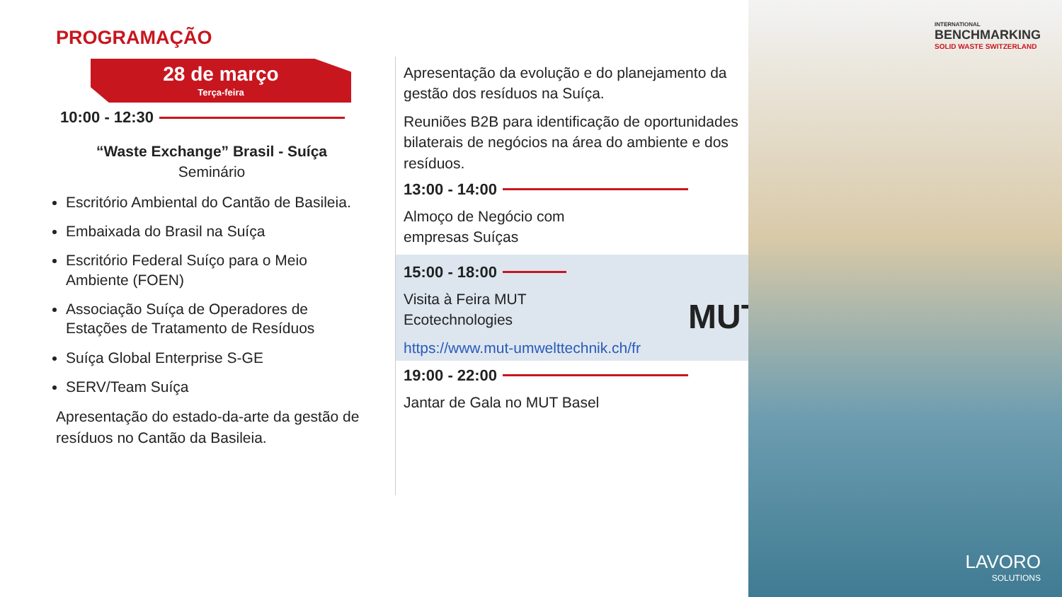PROGRAMAÇÃO
28 de março
Terça-feira
10:00 - 12:30
“Waste Exchange” Brasil - Suíça
Seminário
Escritório Ambiental do Cantão de Basileia.
Embaixada do Brasil na Suíça
Escritório Federal Suíço para o Meio Ambiente (FOEN)
Associação Suíça de Operadores de Estações de Tratamento de Resíduos
Suíça Global Enterprise S-GE
SERV/Team Suíça
Apresentação do estado-da-arte da gestão de resíduos no Cantão da Basileia.
Apresentação da evolução e do planejamento da gestão dos resíduos na Suíça.
Reuniões B2B para identificação de oportunidades bilaterais de negócios na área do ambiente e dos resíduos.
13:00 - 14:00
Almoço de Negócio com
empresas Suíças
15:00 - 18:00
Visita à Feira MUT
Ecotechnologies
MUT
https://www.mut-umwelttechnik.ch/fr
19:00 - 22:00
Jantar de Gala no MUT Basel
INTERNATIONAL
BENCHMARKING
SOLID WASTE SWITZERLAND
LAVORO
SOLUTIONS